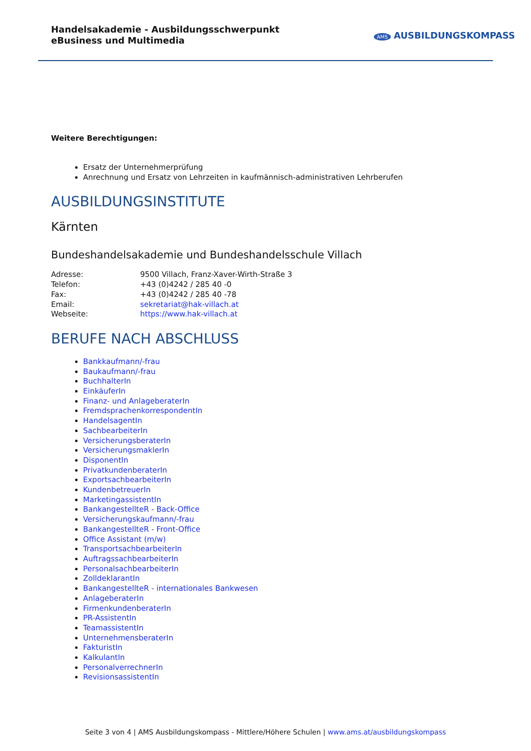Handelsakademie - Ausbildungsschwerpunkt eBusiness und Multimedia
AMS AUSBILDUNGSKOMPASS
Weitere Berechtigungen:
Ersatz der Unternehmerprüfung
Anrechnung und Ersatz von Lehrzeiten in kaufmännisch-administrativen Lehrberufen
AUSBILDUNGSINSTITUTE
Kärnten
Bundeshandelsakademie und Bundeshandelsschule Villach
| Adresse: | 9500 Villach, Franz-Xaver-Wirth-Straße 3 |
| Telefon: | +43 (0)4242 / 285 40 -0 |
| Fax: | +43 (0)4242 / 285 40 -78 |
| Email: | sekretariat@hak-villach.at |
| Webseite: | https://www.hak-villach.at |
BERUFE NACH ABSCHLUSS
Bankkaufmann/-frau
Baukaufmann/-frau
BuchhalterIn
EinkäuferIn
Finanz- und AnlageberaterIn
FremdsprachenkorrespondentIn
HandelsagentIn
SachbearbeiterIn
VersicherungsberaterIn
VersicherungsmaklerIn
DisponentIn
PrivatkundenberaterIn
ExportsachbearbeiterIn
KundenbetreuerIn
MarketingassistentIn
BankangestellteR - Back-Office
Versicherungskaufmann/-frau
BankangestellteR - Front-Office
Office Assistant (m/w)
TransportsachbearbeiterIn
AuftragssachbearbeiterIn
PersonalsachbearbeiterIn
ZolldeklarantIn
BankangestellteR - internationales Bankwesen
AnlageberaterIn
FirmenkundenberaterIn
PR-AssistentIn
TeamassistentIn
UnternehmensberaterIn
FakturistIn
KalkulantIn
PersonalverrechnerIn
RevisionsassistentIn
Seite 3 von 4 | AMS Ausbildungskompass - Mittlere/Höhere Schulen | www.ams.at/ausbildungskompass